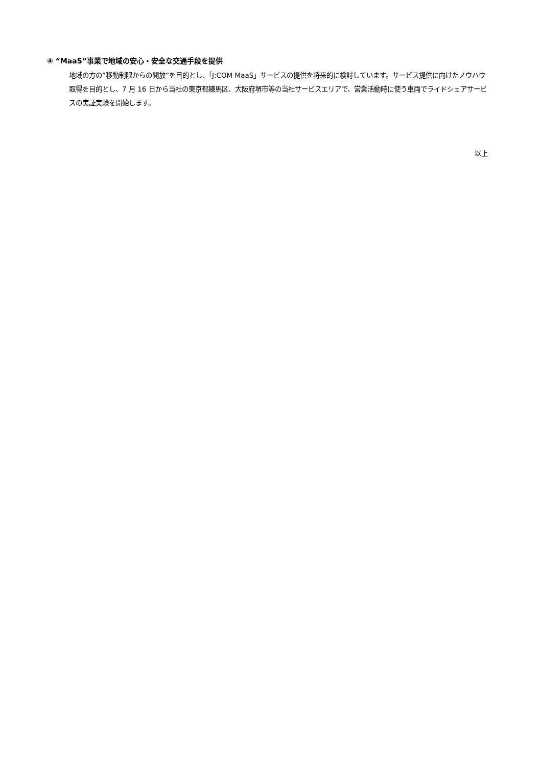④ “MaaS”事業で地域の安心・安全な交通手段を提供
地域の方の”移動制限からの開放”を目的とし、「J:COM MaaS」サービスの提供を将来的に検討しています。サービス提供に向けたノウハウ取得を目的とし、7 月 16 日から当社の東京都練馬区、大阪府堺市等の当社サービスエリアで、営業活動時に使う車両でライドシェアサービスの実証実験を開始します。
以上